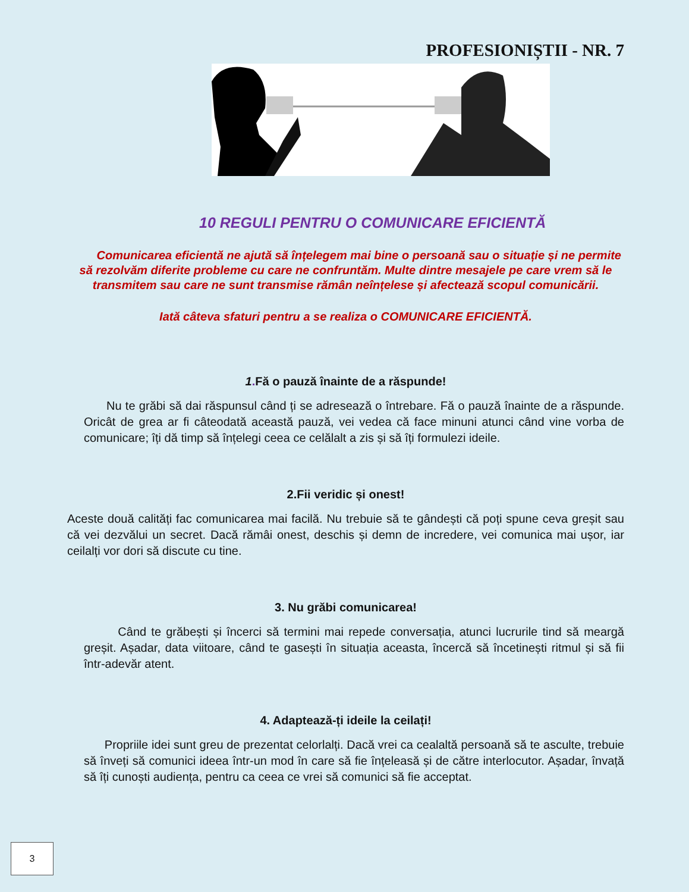PROFESIONIȘTII - NR. 7
10 REGULI PENTRU O COMUNICARE EFICIENTĂ
Comunicarea eficientă ne ajută să înțelegem mai bine o persoană sau o situație și ne permite să rezolvăm diferite probleme cu care ne confruntăm. Multe dintre mesajele pe care vrem să le transmitem sau care ne sunt transmise rămân neînțelese și afectează scopul comunicării.
Iată câteva sfaturi pentru a se realiza o COMUNICARE EFICIENTĂ.
1. Fă o pauză înainte de a răspunde!
Nu te grăbi să dai răspunsul când ți se adresează o întrebare. Fă o pauză înainte de a răspunde. Oricât de grea ar fi câteodată această pauză, vei vedea că face minuni atunci când vine vorba de comunicare; îți dă timp să înțelegi ceea ce celălalt a zis și să îți formulezi ideile.
2.Fii veridic și onest!
Aceste două calități fac comunicarea mai facilă. Nu trebuie să te gândești că poți spune ceva greșit sau că vei dezvălui un secret. Dacă rămâi onest, deschis și demn de incredere, vei comunica mai ușor, iar ceilalți vor dori să discute cu tine.
3. Nu grăbi comunicarea!
Când te grăbești și încerci să termini mai repede conversația, atunci lucrurile tind să meargă greșit. Așadar, data viitoare, când te gasești în situația aceasta, încercă să încetinești ritmul și să fii într-adevăr atent.
4. Adaptează-ți ideile la ceilați!
Propriile idei sunt greu de prezentat celorlalți. Dacă vrei ca cealaltă persoană să te asculte, trebuie să înveți să comunici ideea într-un mod în care să fie înțeleasă și de către interlocutor. Așadar, învață să îți cunoști audiența, pentru ca ceea ce vrei să comunici să fie acceptat.
3